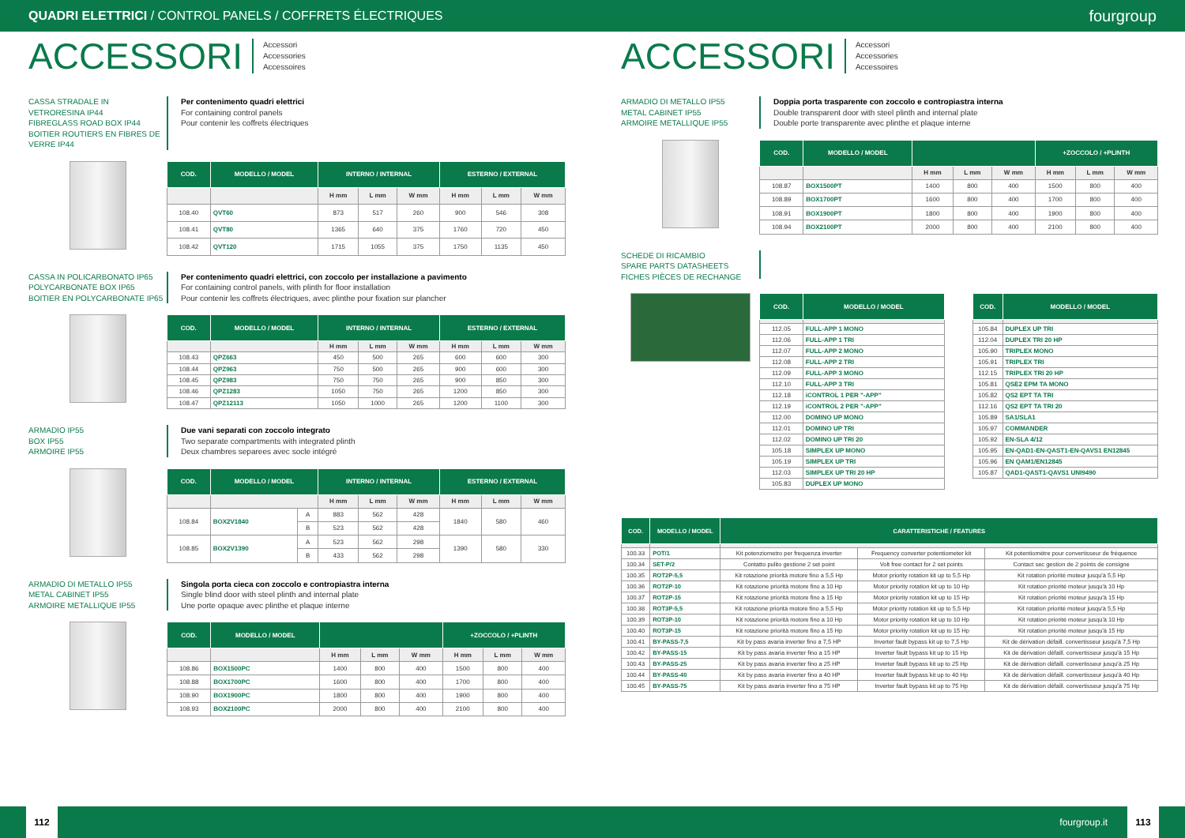QUADRI ELETTRICI / CONTROL PANELS / COFFRETS ÉLECTRIQUES fourgroup
ACCESSORI
Accessori
Accessories
Accessoires
CASSA STRADALE IN VETRORESINA IP44
FIBREGLASS ROAD BOX IP44
BOITIER ROUTIERS EN FIBRES DE VERRE IP44
Per contenimento quadri elettrici
For containing control panels
Pour contenir les coffrets électriques
| COD. | MODELLO / MODEL | INTERNO / INTERNAL | | | ESTERNO / EXTERNAL | | |
| --- | --- | --- | --- | --- | --- | --- | --- |
| | | H mm | L mm | W mm | H mm | L mm | W mm |
| 108.40 | QVT60 | 873 | 517 | 260 | 900 | 546 | 308 |
| 108.41 | QVT80 | 1365 | 640 | 375 | 1760 | 720 | 450 |
| 108.42 | QVT120 | 1715 | 1055 | 375 | 1750 | 1135 | 450 |
CASSA IN POLICARBONATO IP65
POLYCARBONATE BOX IP65
BOITIER EN POLYCARBONATE IP65
Per contenimento quadri elettrici, con zoccolo per installazione a pavimento
For containing control panels, with plinth for floor installation
Pour contenir les coffrets électriques, avec plinthe pour fixation sur plancher
| COD. | MODELLO / MODEL | INTERNO / INTERNAL | | | ESTERNO / EXTERNAL | | |
| --- | --- | --- | --- | --- | --- | --- | --- |
| | | H mm | L mm | W mm | H mm | L mm | W mm |
| 108.43 | QPZ663 | 450 | 500 | 265 | 600 | 600 | 300 |
| 108.44 | QPZ963 | 750 | 500 | 265 | 900 | 600 | 300 |
| 108.45 | QPZ983 | 750 | 750 | 265 | 900 | 850 | 300 |
| 108.46 | QPZ1283 | 1050 | 750 | 265 | 1200 | 850 | 300 |
| 108.47 | QPZ12113 | 1050 | 1000 | 265 | 1200 | 1100 | 300 |
ARMADIO IP55
BOX IP55
ARMOIRE IP55
Due vani separati con zoccolo integrato
Two separate compartments with integrated plinth
Deux chambres separees avec socle intégré
| COD. | MODELLO / MODEL | | INTERNO / INTERNAL | | | ESTERNO / EXTERNAL | | |
| --- | --- | --- | --- | --- | --- | --- | --- | --- |
| | | | H mm | L mm | W mm | H mm | L mm | W mm |
| 108.84 | BOX2V1840 | A | 883 | 562 | 428 | 1840 | 580 | 460 |
| | | B | 523 | 562 | 428 | | | |
| 108.85 | BOX2V1390 | A | 523 | 562 | 298 | 1390 | 580 | 330 |
| | | B | 433 | 562 | 298 | | | |
ARMADIO DI METALLO IP55
METAL CABINET IP55
ARMOIRE METALLIQUE IP55
Singola porta cieca con zoccolo e contropiastra interna
Single blind door with steel plinth and internal plate
Une porte opaque avec plinthe et plaque interne
| COD. | MODELLO / MODEL | | | | +ZOCCOLO / +PLINTH | | |
| --- | --- | --- | --- | --- | --- | --- | --- |
| | | H mm | L mm | W mm | H mm | L mm | W mm |
| 108.86 | BOX1500PC | 1400 | 800 | 400 | 1500 | 800 | 400 |
| 108.88 | BOX1700PC | 1600 | 800 | 400 | 1700 | 800 | 400 |
| 108.90 | BOX1900PC | 1800 | 800 | 400 | 1900 | 800 | 400 |
| 108.93 | BOX2100PC | 2000 | 800 | 400 | 2100 | 800 | 400 |
ACCESSORI
Accessori
Accessories
Accessoires
ARMADIO DI METALLO IP55
METAL CABINET IP55
ARMOIRE METALLIQUE IP55
Doppia porta trasparente con zoccolo e contropiastra interna
Double transparent door with steel plinth and internal plate
Double porte transparente avec plinthe et plaque interne
| COD. | MODELLO / MODEL | | | | +ZOCCOLO / +PLINTH | | |
| --- | --- | --- | --- | --- | --- | --- | --- |
| | | H mm | L mm | W mm | H mm | L mm | W mm |
| 108.87 | BOX1500PT | 1400 | 800 | 400 | 1500 | 800 | 400 |
| 108.89 | BOX1700PT | 1600 | 800 | 400 | 1700 | 800 | 400 |
| 108.91 | BOX1900PT | 1800 | 800 | 400 | 1900 | 800 | 400 |
| 108.94 | BOX2100PT | 2000 | 800 | 400 | 2100 | 800 | 400 |
SCHEDE DI RICAMBIO
SPARE PARTS DATASHEETS
FICHES PIÈCES DE RECHANGE
| COD. | MODELLO / MODEL |
| --- | --- |
| 112.05 | FULL-APP 1 MONO |
| 112.06 | FULL-APP 1 TRI |
| 112.07 | FULL-APP 2 MONO |
| 112.08 | FULL-APP 2 TRI |
| 112.09 | FULL-APP 3 MONO |
| 112.10 | FULL-APP 3 TRI |
| 112.18 | iCONTROL 1 PER "-APP" |
| 112.19 | iCONTROL 2 PER "-APP" |
| 112.00 | DOMINO UP MONO |
| 112.01 | DOMINO UP TRI |
| 112.02 | DOMINO UP TRI 20 |
| 105.18 | SIMPLEX UP MONO |
| 105.19 | SIMPLEX UP TRI |
| 112.03 | SIMPLEX UP TRI 20 HP |
| 105.83 | DUPLEX UP MONO |
| COD. | MODELLO / MODEL |
| --- | --- |
| 105.84 | DUPLEX UP TRI |
| 112.04 | DUPLEX TRI 20 HP |
| 105.90 | TRIPLEX MONO |
| 105.91 | TRIPLEX TRI |
| 112.15 | TRIPLEX TRI 20 HP |
| 105.81 | QSE2 EPM TA MONO |
| 105.82 | QS2 EPT TA TRI |
| 112.16 | QS2 EPT TA TRI 20 |
| 105.89 | SA1/SLA1 |
| 105.97 | COMMANDER |
| 105.92 | EN-SLA 4/12 |
| 105.95 | EN-QAD1-EN-QAST1-EN-QAVS1 EN12845 |
| 105.96 | EN QAM1/EN12845 |
| 105.87 | QAD1-QAST1-QAVS1 UNI9490 |
| COD. | MODELLO / MODEL | CARATTERISTICHE / FEATURES | | |
| --- | --- | --- | --- | --- |
| 100.33 | POT/1 | Kit potenziometro per frequenza inverter | Frequency converter potentiometer kit | Kit potentiomètre pour convertisseur de fréquence |
| 100.34 | SET-P/2 | Contatto pulito gestione 2 set point | Volt free contact for 2 set points | Contact sec gestion de 2 points de consigne |
| 100.35 | ROT2P-5,5 | Kit rotazione priorità motore fino a 5,5 Hp | Motor priority rotation kit up to 5,5 Hp | Kit rotation priorité moteur jusqu'à 5,5 Hp |
| 100.36 | ROT2P-10 | Kit rotazione priorità motore fino a 10 Hp | Motor priority rotation kit up to 10 Hp | Kit rotation priorité moteur jusqu'à 10 Hp |
| 100.37 | ROT2P-15 | Kit rotazione priorità motore fino a 15 Hp | Motor priority rotation kit up to 15 Hp | Kit rotation priorité moteur jusqu'à 15 Hp |
| 100.38 | ROT3P-5,5 | Kit rotazione priorità motore fino a 5,5 Hp | Motor priority rotation kit up to 5,5 Hp | Kit rotation priorité moteur jusqu'à 5,5 Hp |
| 100.39 | ROT3P-10 | Kit rotazione priorità motore fino a 10 Hp | Motor priority rotation kit up to 10 Hp | Kit rotation priorité moteur jusqu'à 10 Hp |
| 100.40 | ROT3P-15 | Kit rotazione priorità motore fino a 15 Hp | Motor priority rotation kit up to 15 Hp | Kit rotation priorité moteur jusqu'à 15 Hp |
| 100.41 | BY-PASS-7,5 | Kit by pass avaria inverter fino a 7,5 HP | Inverter fault bypass kit up to 7,5 Hp | Kit de dérivation défaill. convertisseur jusqu'à 7,5 Hp |
| 100.42 | BY-PASS-15 | Kit by pass avaria inverter fino a 15 HP | Inverter fault bypass kit up to 15 Hp | Kit de dérivation défaill. convertisseur jusqu'à 15 Hp |
| 100.43 | BY-PASS-25 | Kit by pass avaria inverter fino a 25 HP | Inverter fault bypass kit up to 25 Hp | Kit de dérivation défaill. convertisseur jusqu'à 25 Hp |
| 100.44 | BY-PASS-40 | Kit by pass avaria inverter fino a 40 HP | Inverter fault bypass kit up to 40 Hp | Kit de dérivation défaill. convertisseur jusqu'à 40 Hp |
| 100.45 | BY-PASS-75 | Kit by pass avaria inverter fino a 75 HP | Inverter fault bypass kit up to 75 Hp | Kit de dérivation défaill. convertisseur jusqu'à 75 Hp |
112 fourgroup.it 113